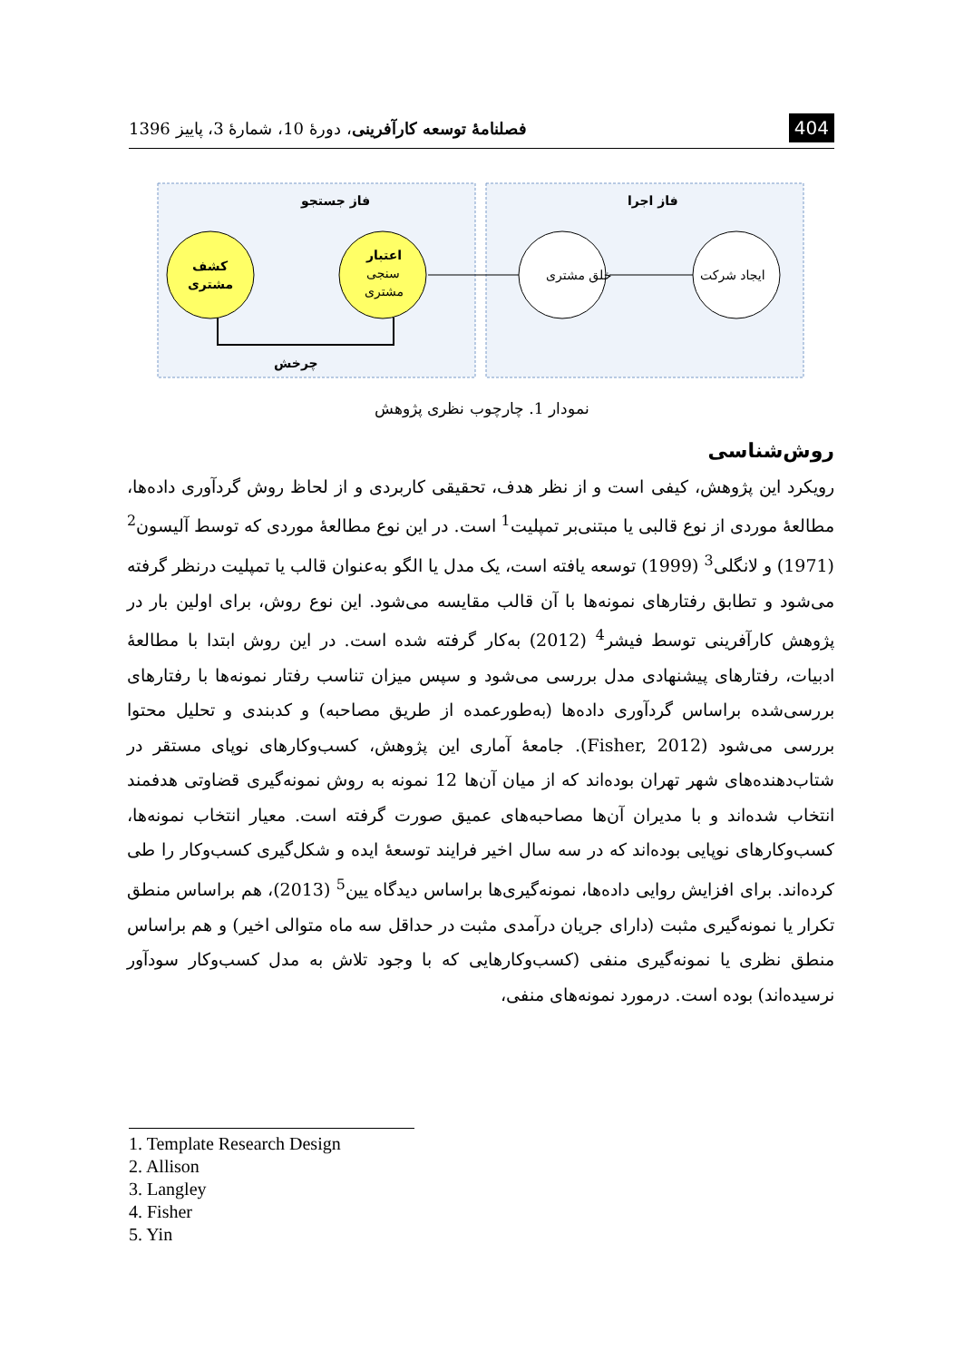404 فصلنامهٔ توسعه کارآفرینی، دورهٔ 10، شمارهٔ 3، پاییز 1396
فاز جستجو
فاز اجرا
کشف
مشتری
اعتبار
سنجی
مشتری
خلق مشتری
ایجاد شرکت
چرخش
نمودار 1. چارچوب نظری پژوهش
روش‌شناسی
رویکرد این پژوهش، کیفی است و از نظر هدف، تحقیقی کاربردی و از لحاظ روش گردآوری داده‌ها، مطالعهٔ موردی از نوع قالبی یا مبتنی‌بر تمپلیت<sup>1</sup> است. در این نوع مطالعهٔ موردی که توسط آلیسون<sup>2</sup> (1971) و لانگلی<sup>3</sup> (1999) توسعه یافته است، یک مدل یا الگو به‌عنوان قالب یا تمپلیت درنظر گرفته می‌شود و تطابق رفتارهای نمونه‌ها با آن قالب مقایسه می‌شود. این نوع روش، برای اولین بار در پژوهش کارآفرینی توسط فیشر<sup>4</sup> (2012) به‌کار گرفته شده است. در این روش ابتدا با مطالعهٔ ادبیات، رفتارهای پیشنهادی مدل بررسی می‌شود و سپس میزان تناسب رفتار نمونه‌ها با رفتارهای بررسی‌شده براساس گردآوری داده‌ها (به‌طورعمده از طریق مصاحبه) و کدبندی و تحلیل محتوا بررسی می‌شود (Fisher, 2012). جامعهٔ آماری این پژوهش، کسب‌وکارهای نوپای مستقر در شتاب‌دهنده‌های شهر تهران بوده‌اند که از میان آن‌ها 12 نمونه به روش نمونه‌گیری قضاوتی هدفمند انتخاب شده‌اند و با مدیران آن‌ها مصاحبه‌های عمیق صورت گرفته است. معیار انتخاب نمونه‌ها، کسب‌وکارهای نوپایی بوده‌اند که در سه سال اخیر فرایند توسعهٔ ایده و شکل‌گیری کسب‌وکار را طی کرده‌اند. برای افزایش روایی داده‌ها، نمونه‌گیری‌ها براساس دیدگاه یین<sup>5</sup> (2013)، هم براساس منطق تکرار یا نمونه‌گیری مثبت (دارای جریان درآمدی مثبت در حداقل سه ماه متوالی اخیر) و هم براساس منطق نظری یا نمونه‌گیری منفی (کسب‌وکارهایی که با وجود تلاش به مدل کسب‌وکار سودآور نرسیده‌اند) بوده است. درمورد نمونه‌های منفی،
1. Template Research Design
2. Allison
3. Langley
4. Fisher
5. Yin